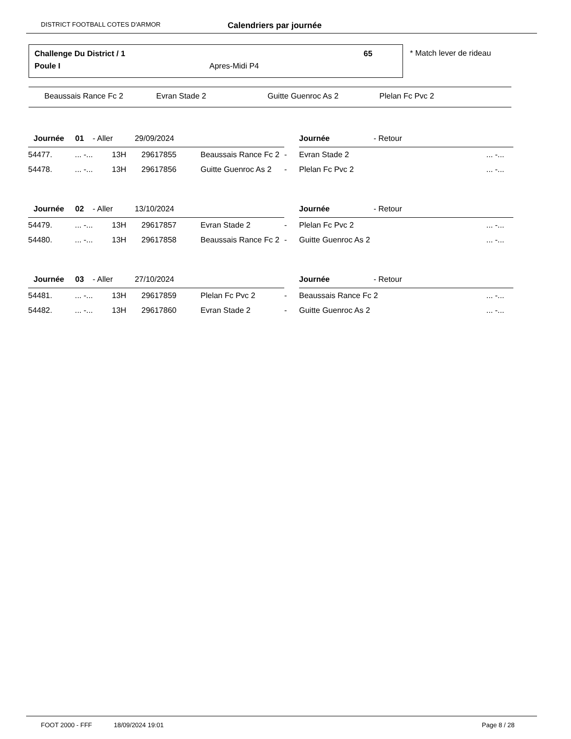DISTRICT FOOTBALL COTES D'ARMOR Calendriers par journée
Challenge Du District / 1 65
Poule I Apres-Midi P4
* Match lever de rideau
Beaussais Rance Fc 2 Evran Stade 2 Guitte Guenroc As 2 Plelan Fc Pvc 2
| Journée 01 - Aller 29/09/2024 | | | | | | Journée - Retour | |
| 54477. | ... -... | 13H | 29617855 | Beaussais Rance Fc 2 | - | Evran Stade 2 | ... -... |
| 54478. | ... -... | 13H | 29617856 | Guitte Guenroc As 2 | - | Plelan Fc Pvc 2 | ... -... |
| Journée 02 - Aller 13/10/2024 | | | | | | Journée - Retour | |
| 54479. | ... -... | 13H | 29617857 | Evran Stade 2 | - | Plelan Fc Pvc 2 | ... -... |
| 54480. | ... -... | 13H | 29617858 | Beaussais Rance Fc 2 | - | Guitte Guenroc As 2 | ... -... |
| Journée 03 - Aller 27/10/2024 | | | | | | Journée - Retour | |
| 54481. | ... -... | 13H | 29617859 | Plelan Fc Pvc 2 | - | Beaussais Rance Fc 2 | ... -... |
| 54482. | ... -... | 13H | 29617860 | Evran Stade 2 | - | Guitte Guenroc As 2 | ... -... |
FOOT 2000 - FFF 18/09/2024 19:01 Page 8 / 28